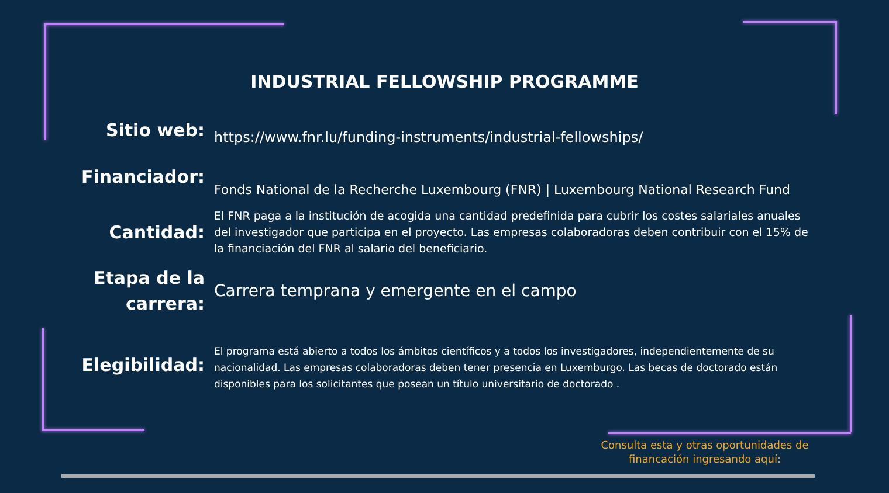INDUSTRIAL FELLOWSHIP PROGRAMME
Sitio web:
https://www.fnr.lu/funding-instruments/industrial-fellowships/
Financiador:
Fonds National de la Recherche Luxembourg (FNR) | Luxembourg National Research Fund
Cantidad:
El FNR paga a la institución de acogida una cantidad predefinida para cubrir los costes salariales anuales del investigador que participa en el proyecto. Las empresas colaboradoras deben contribuir con el 15% de la financiación del FNR al salario del beneficiario.
Etapa de la carrera:
Carrera temprana y emergente en el campo
Elegibilidad:
El programa está abierto a todos los ámbitos científicos y a todos los investigadores, independientemente de su nacionalidad. Las empresas colaboradoras deben tener presencia en Luxemburgo. Las becas de doctorado están disponibles para los solicitantes que posean un título universitario de doctorado .
Consulta esta y otras oportunidades de financación ingresando aquí: